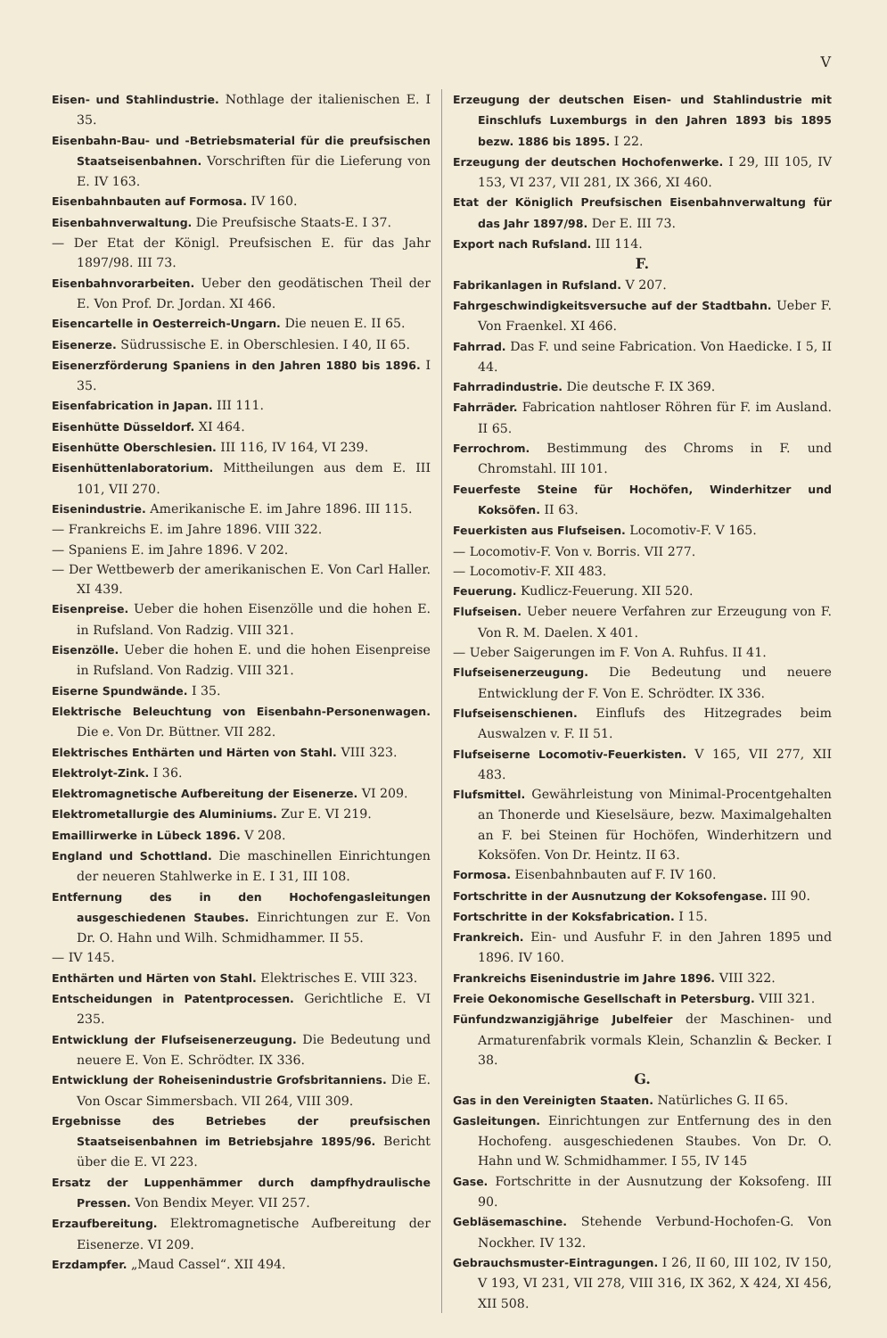V
Eisen- und Stahlindustrie. Nothlage der italienischen E. I 35.
Eisenbahn-Bau- und -Betriebsmaterial für die preufsischen Staatseisenbahnen. Vorschriften für die Lieferung von E. IV 163.
Eisenbahnbauten auf Formosa. IV 160.
Eisenbahnverwaltung. Die Preufsische Staats-E. I 37.
— Der Etat der Königl. Preufsischen E. für das Jahr 1897/98. III 73.
Eisenbahnvorarbeiten. Ueber den geodätischen Theil der E. Von Prof. Dr. Jordan. XI 466.
Eisencartelle in Oesterreich-Ungarn. Die neuen E. II 65.
Eisenerze. Südrussische E. in Oberschlesien. I 40, II 65.
Eisenerzförderung Spaniens in den Jahren 1880 bis 1896. I 35.
Eisenfabrication in Japan. III 111.
Eisenhütte Düsseldorf. XI 464.
Eisenhütte Oberschlesien. III 116, IV 164, VI 239.
Eisenhüttenlaboratorium. Mittheilungen aus dem E. III 101, VII 270.
Eisenindustrie. Amerikanische E. im Jahre 1896. III 115.
— Frankreichs E. im Jahre 1896. VIII 322.
— Spaniens E. im Jahre 1896. V 202.
— Der Wettbewerb der amerikanischen E. Von Carl Haller. XI 439.
Eisenpreise. Ueber die hohen Eisenzölle und die hohen E. in Rufsland. Von Radzig. VIII 321.
Eisenzölle. Ueber die hohen E. und die hohen Eisenpreise in Rufsland. Von Radzig. VIII 321.
Eiserne Spundwände. I 35.
Elektrische Beleuchtung von Eisenbahn-Personenwagen. Die e. Von Dr. Büttner. VII 282.
Elektrisches Enthärten und Härten von Stahl. VIII 323.
Elektrolyt-Zink. I 36.
Elektromagnetische Aufbereitung der Eisenerze. VI 209.
Elektrometallurgie des Aluminiums. Zur E. VI 219.
Emaillirwerke in Lübeck 1896. V 208.
England und Schottland. Die maschinellen Einrichtungen der neueren Stahlwerke in E. I 31, III 108.
Entfernung des in den Hochofengasleitungen ausgeschiedenen Staubes. Einrichtungen zur E. Von Dr. O. Hahn und Wilh. Schmidhammer. II 55.
— IV 145.
Enthärten und Härten von Stahl. Elektrisches E. VIII 323.
Entscheidungen in Patentprocessen. Gerichtliche E. VI 235.
Entwicklung der Flufseisenerzeugung. Die Bedeutung und neuere E. Von E. Schrödter. IX 336.
Entwicklung der Roheisenindustrie Grofsbritanniens. Die E. Von Oscar Simmersbach. VII 264, VIII 309.
Ergebnisse des Betriebes der preufsischen Staatseisenbahnen im Betriebsjahre 1895/96. Bericht über die E. VI 223.
Ersatz der Luppenhämmer durch dampfhydraulische Pressen. Von Bendix Meyer. VII 257.
Erzaufbereitung. Elektromagnetische Aufbereitung der Eisenerze. VI 209.
Erzdampfer. „Maud Cassel“. XII 494.
Erzeugung der deutschen Eisen- und Stahlindustrie mit Einschlufs Luxemburgs in den Jahren 1893 bis 1895 bezw. 1886 bis 1895. I 22.
Erzeugung der deutschen Hochofenwerke. I 29, III 105, IV 153, VI 237, VII 281, IX 366, XI 460.
Etat der Königlich Preufsischen Eisenbahnverwaltung für das Jahr 1897/98. Der E. III 73.
Export nach Rufsland. III 114.
F.
Fabrikanlagen in Rufsland. V 207.
Fahrgeschwindigkeitsversuche auf der Stadtbahn. Ueber F. Von Fraenkel. XI 466.
Fahrrad. Das F. und seine Fabrication. Von Haedicke. I 5, II 44.
Fahrradindustrie. Die deutsche F. IX 369.
Fahrräder. Fabrication nahtloser Röhren für F. im Ausland. II 65.
Ferrochrom. Bestimmung des Chroms in F. und Chromstahl. III 101.
Feuerfeste Steine für Hochöfen, Winderhitzer und Koksöfen. II 63.
Feuerkisten aus Flufseisen. Locomotiv-F. V 165.
— Locomotiv-F. Von v. Borris. VII 277.
— Locomotiv-F. XII 483.
Feuerung. Kudlicz-Feuerung. XII 520.
Flufseisen. Ueber neuere Verfahren zur Erzeugung von F. Von R. M. Daelen. X 401.
— Ueber Saigerungen im F. Von A. Ruhfus. II 41.
Flufseisenerzeugung. Die Bedeutung und neuere Entwicklung der F. Von E. Schrödter. IX 336.
Flufseisenschienen. Einflufs des Hitzegrades beim Auswalzen v. F. II 51.
Flufseiserne Locomotiv-Feuerkisten. V 165, VII 277, XII 483.
Flufsmittel. Gewährleistung von Minimal-Procentgehalten an Thonerde und Kieselsäure, bezw. Maximalgehalten an F. bei Steinen für Hochöfen, Winderhitzern und Koksöfen. Von Dr. Heintz. II 63.
Formosa. Eisenbahnbauten auf F. IV 160.
Fortschritte in der Ausnutzung der Koksofengase. III 90.
Fortschritte in der Koksfabrication. I 15.
Frankreich. Ein- und Ausfuhr F. in den Jahren 1895 und 1896. IV 160.
Frankreichs Eisenindustrie im Jahre 1896. VIII 322.
Freie Oekonomische Gesellschaft in Petersburg. VIII 321.
Fünfundzwanzigjährige Jubelfeier der Maschinen- und Armaturenfabrik vormals Klein, Schanzlin & Becker. I 38.
G.
Gas in den Vereinigten Staaten. Natürliches G. II 65.
Gasleitungen. Einrichtungen zur Entfernung des in den Hochofeng. ausgeschiedenen Staubes. Von Dr. O. Hahn und W. Schmidhammer. I 55, IV 145
Gase. Fortschritte in der Ausnutzung der Koksofeng. III 90.
Gebläsemaschine. Stehende Verbund-Hochofen-G. Von Nockher. IV 132.
Gebrauchsmuster-Eintragungen. I 26, II 60, III 102, IV 150, V 193, VI 231, VII 278, VIII 316, IX 362, X 424, XI 456, XII 508.